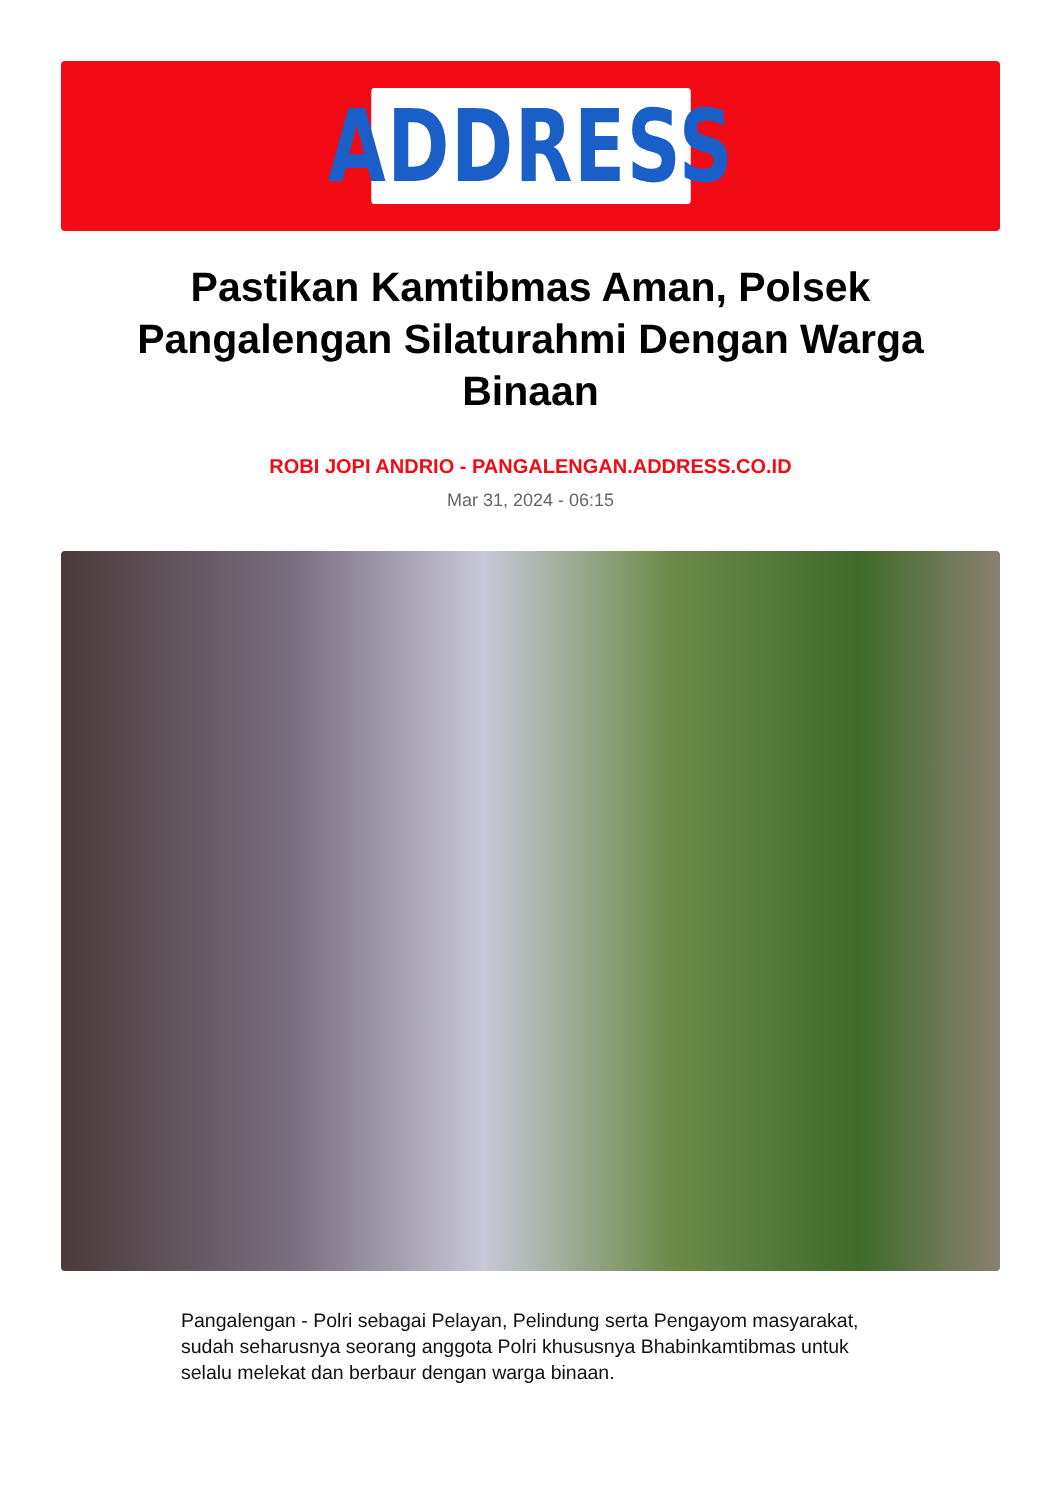ADDRESS
Pastikan Kamtibmas Aman, Polsek Pangalengan Silaturahmi Dengan Warga Binaan
ROBI JOPI ANDRIO - PANGALENGAN.ADDRESS.CO.ID
Mar 31, 2024 - 06:15
Pangalengan - Polri sebagai Pelayan, Pelindung serta Pengayom masyarakat, sudah seharusnya seorang anggota Polri khususnya Bhabinkamtibmas untuk selalu melekat dan berbaur dengan warga binaan.